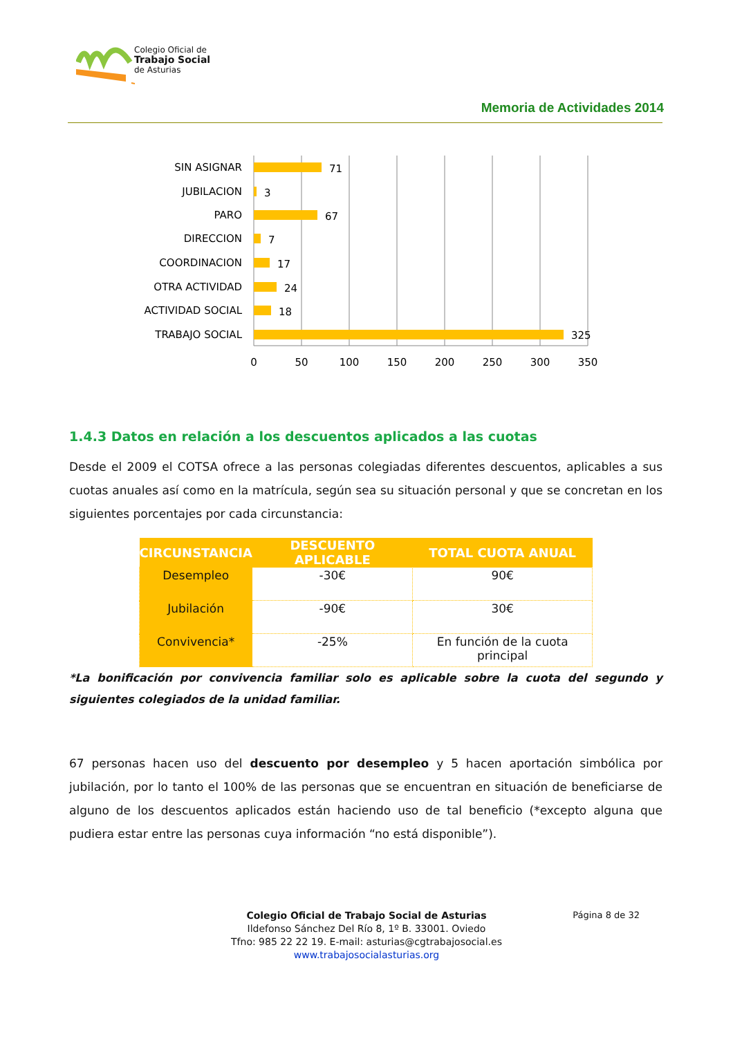Colegio Oficial de
Trabajo Social
de Asturias
Memoria de Actividades 2014
SIN ASIGNAR
JUBILACION
PARO
DIRECCION
COORDINACION
OTRA ACTIVIDAD
ACTIVIDAD SOCIAL
TRABAJO SOCIAL
71
3
67
7
17
24
18
325
0
50
100
150
200
250
300
350
1.4.3 Datos en relación a los descuentos aplicados a las cuotas
Desde el 2009 el COTSA ofrece a las personas colegiadas diferentes descuentos, aplicables a sus cuotas anuales así como en la matrícula, según sea su situación personal y que se concretan en los siguientes porcentajes por cada circunstancia:
| CIRCUNSTANCIA | DESCUENTO APLICABLE | TOTAL CUOTA ANUAL |
| --- | --- | --- |
| Desempleo | -30€ | 90€ |
| Jubilación | -90€ | 30€ |
| Convivencia* | -25% | En función de la cuota principal |
*La bonificación por convivencia familiar solo es aplicable sobre la cuota del segundo y siguientes colegiados de la unidad familiar.
67 personas hacen uso del descuento por desempleo y 5 hacen aportación simbólica por jubilación, por lo tanto el 100% de las personas que se encuentran en situación de beneficiarse de alguno de los descuentos aplicados están haciendo uso de tal beneficio (*excepto alguna que pudiera estar entre las personas cuya información “no está disponible”).
Página 8 de 32
Colegio Oficial de Trabajo Social de Asturias
Ildefonso Sánchez Del Río 8, 1º B. 33001. Oviedo
Tfno: 985 22 22 19. E-mail: asturias@cgtrabajosocial.es
www.trabajosocialasturias.org